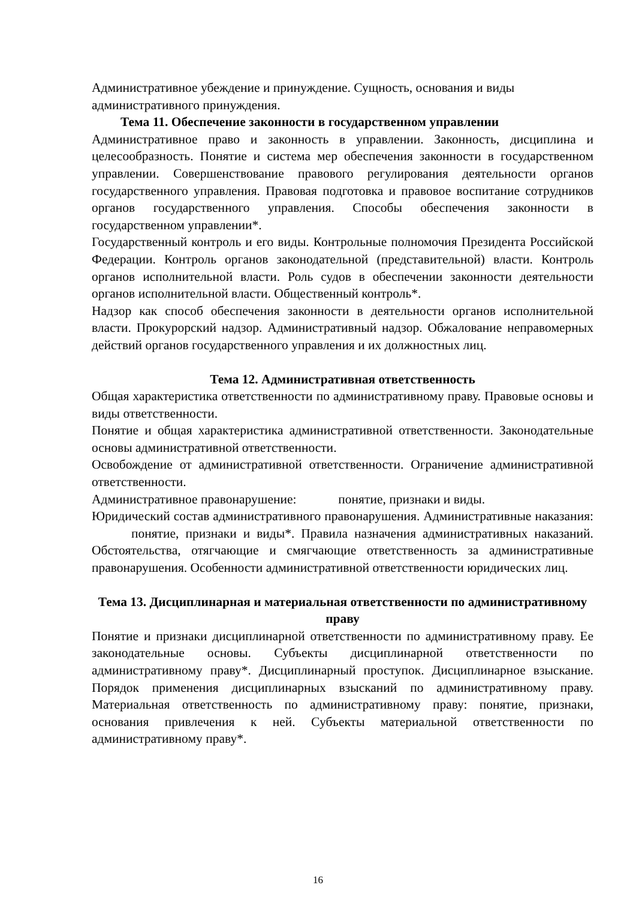Административное убеждение и принуждение. Сущность, основания и виды административного принуждения.
Тема 11. Обеспечение законности в государственном управлении
Административное право и законность в управлении. Законность, дисциплина и целесообразность. Понятие и система мер обеспечения законности в государственном управлении. Совершенствование правового регулирования деятельности органов государственного управления. Правовая подготовка и правовое воспитание сотрудников органов государственного управления. Способы обеспечения законности в государственном управлении*.
Государственный контроль и его виды. Контрольные полномочия Президента Российской Федерации. Контроль органов законодательной (представительной) власти. Контроль органов исполнительной власти. Роль судов в обеспечении законности деятельности органов исполнительной власти. Общественный контроль*.
Надзор как способ обеспечения законности в деятельности органов исполнительной власти. Прокурорский надзор. Административный надзор. Обжалование неправомерных действий органов государственного управления и их должностных лиц.
Тема 12. Административная ответственность
Общая характеристика ответственности по административному праву. Правовые основы и виды ответственности.
Понятие и общая характеристика административной ответственности. Законодательные основы административной ответственности.
Освобождение от административной ответственности. Ограничение административной ответственности.
Административное правонарушение: понятие, признаки и виды.
Юридический состав административного правонарушения. Административные наказания: понятие, признаки и виды*. Правила назначения административных наказаний. Обстоятельства, отягчающие и смягчающие ответственность за административные правонарушения. Особенности административной ответственности юридических лиц.
Тема 13. Дисциплинарная и материальная ответственности по административному праву
Понятие и признаки дисциплинарной ответственности по административному праву. Ее законодательные основы. Субъекты дисциплинарной ответственности по административному праву*. Дисциплинарный проступок. Дисциплинарное взыскание. Порядок применения дисциплинарных взысканий по административному праву. Материальная ответственность по административному праву: понятие, признаки, основания привлечения к ней. Субъекты материальной ответственности по административному праву*.
16